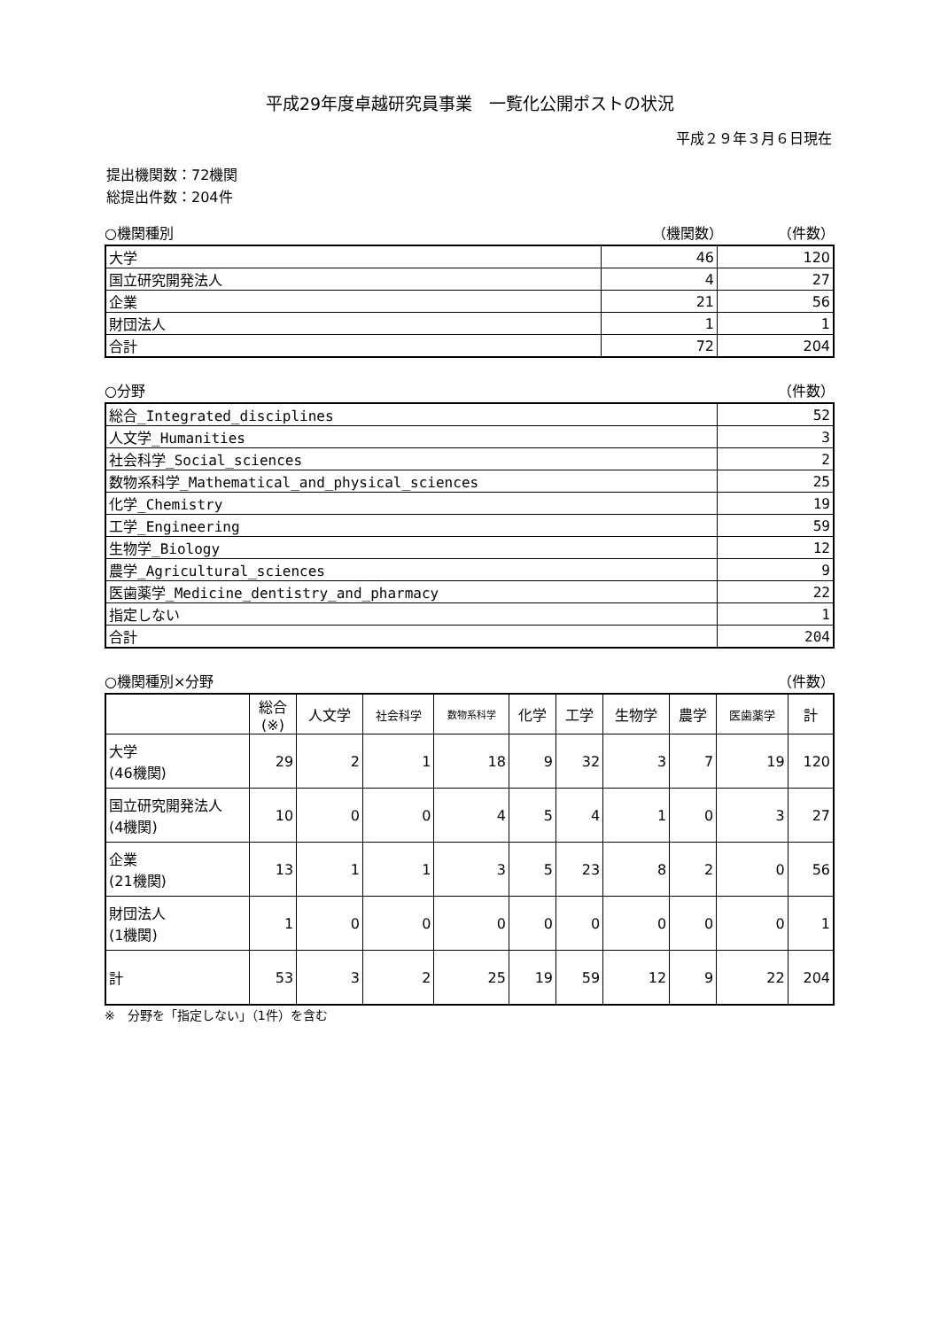平成29年度卓越研究員事業　一覧化公開ポストの状況
平成２９年３月６日現在
提出機関数：72機関
総提出件数：204件
○機関種別 （機関数） （件数）
| 大学 | 46 | 120 |
| 国立研究開発法人 | 4 | 27 |
| 企業 | 21 | 56 |
| 財団法人 | 1 | 1 |
| 合計 | 72 | 204 |
○分野 （件数）
| 総合_Integrated_disciplines | 52 |
| 人文学_Humanities | 3 |
| 社会科学_Social_sciences | 2 |
| 数物系科学_Mathematical_and_physical_sciences | 25 |
| 化学_Chemistry | 19 |
| 工学_Engineering | 59 |
| 生物学_Biology | 12 |
| 農学_Agricultural_sciences | 9 |
| 医歯薬学_Medicine_dentistry_and_pharmacy | 22 |
| 指定しない | 1 |
| 合計 | 204 |
○機関種別×分野 （件数）
| | 総合 (※) | 人文学 | 社会科学 | 数物系科学 | 化学 | 工学 | 生物学 | 農学 | 医歯薬学 | 計 |
| --- | --- | --- | --- | --- | --- | --- | --- | --- | --- | --- |
| 大学 (46機関) | 29 | 2 | 1 | 18 | 9 | 32 | 3 | 7 | 19 | 120 |
| 国立研究開発法人 (4機関) | 10 | 0 | 0 | 4 | 5 | 4 | 1 | 0 | 3 | 27 |
| 企業 (21機関) | 13 | 1 | 1 | 3 | 5 | 23 | 8 | 2 | 0 | 56 |
| 財団法人 (1機関) | 1 | 0 | 0 | 0 | 0 | 0 | 0 | 0 | 0 | 1 |
| 計 | 53 | 3 | 2 | 25 | 19 | 59 | 12 | 9 | 22 | 204 |
※　分野を「指定しない」（1件）を含む